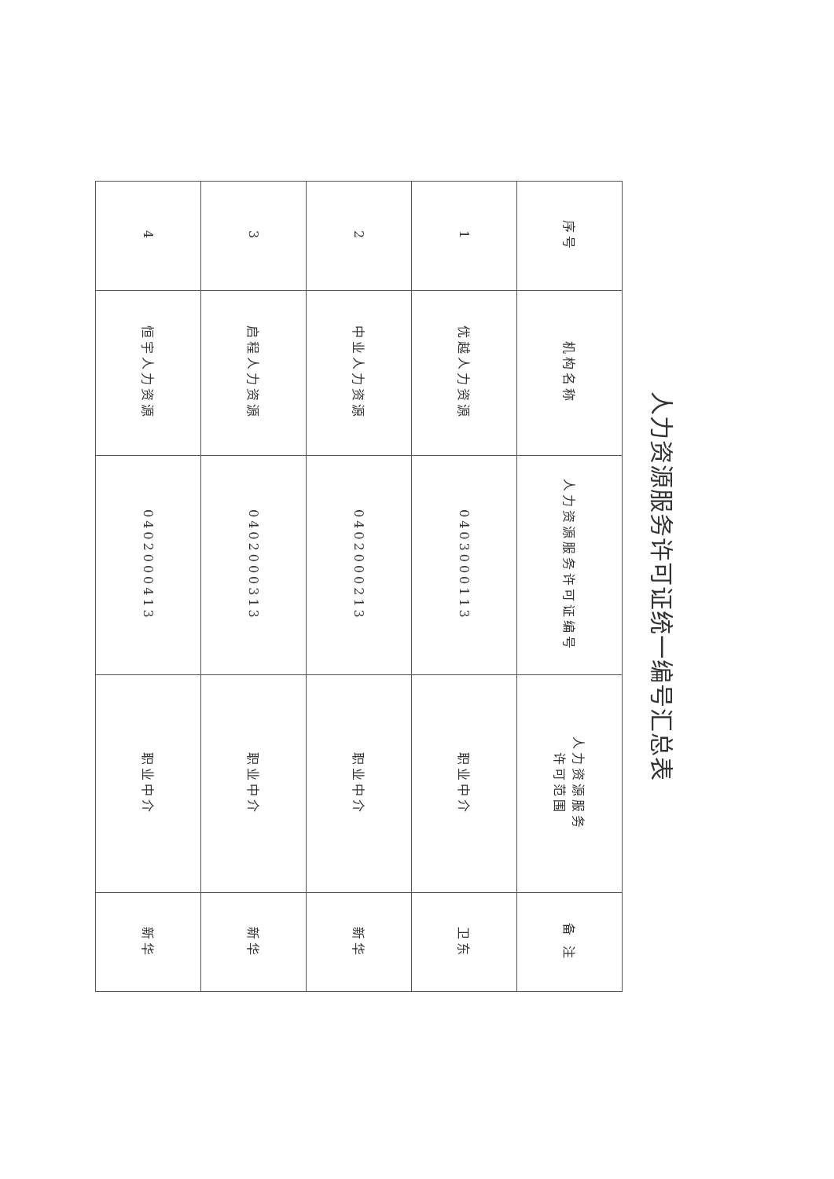人力资源服务许可证统一编号汇总表
| 序号 | 机构名称 | 人力资源服务许可证编号 | 人力资源服务 许可范围 | 备 注 |
| --- | --- | --- | --- | --- |
| 1 | 优越人力资源 | 0403000113 | 职业中介 | 卫东 |
| 2 | 中业人力资源 | 0402000213 | 职业中介 | 新华 |
| 3 | 启程人力资源 | 0402000313 | 职业中介 | 新华 |
| 4 | 恒宇人力资源 | 0402000413 | 职业中介 | 新华 |